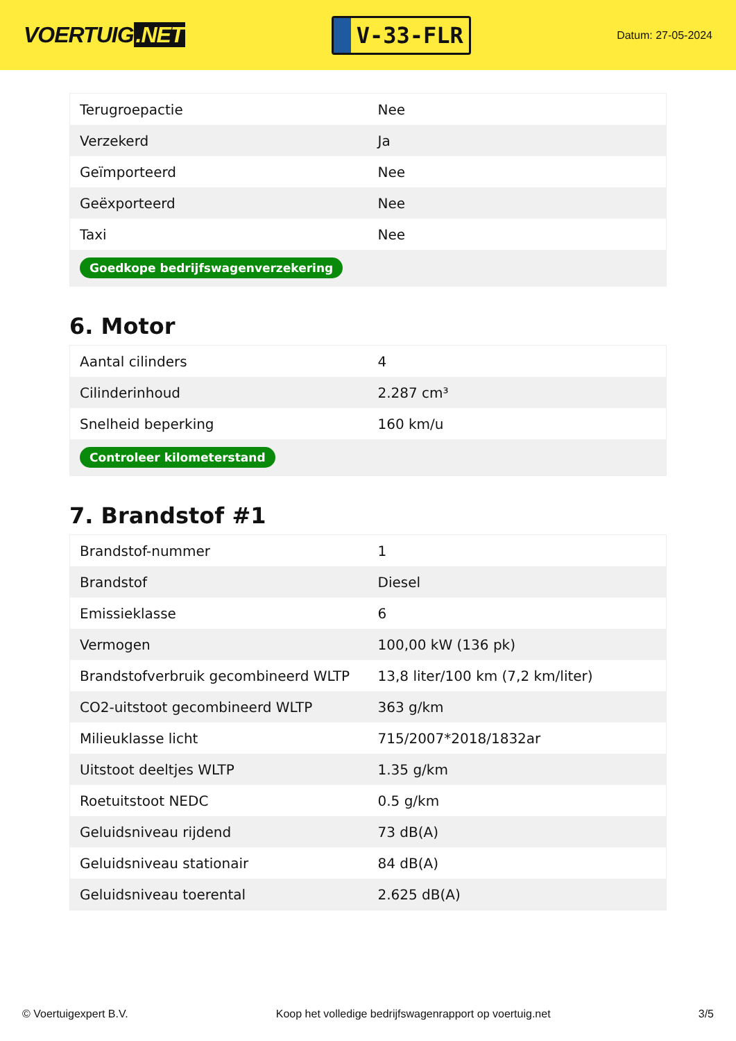VOERTUIG.NET
V-33-FLR
Datum: 27-05-2024
| Terugroepactie | Nee |
| Verzekerd | Ja |
| Geïmporteerd | Nee |
| Geëxporteerd | Nee |
| Taxi | Nee |
| Goedkope bedrijfswagenverzekering | |
6. Motor
| Aantal cilinders | 4 |
| Cilinderinhoud | 2.287 cm³ |
| Snelheid beperking | 160 km/u |
| Controleer kilometerstand | |
7. Brandstof #1
| Brandstof-nummer | 1 |
| Brandstof | Diesel |
| Emissieklasse | 6 |
| Vermogen | 100,00 kW (136 pk) |
| Brandstofverbruik gecombineerd WLTP | 13,8 liter/100 km (7,2 km/liter) |
| CO2-uitstoot gecombineerd WLTP | 363 g/km |
| Milieuklasse licht | 715/2007*2018/1832ar |
| Uitstoot deeltjes WLTP | 1.35 g/km |
| Roetuitstoot NEDC | 0.5 g/km |
| Geluidsniveau rijdend | 73 dB(A) |
| Geluidsniveau stationair | 84 dB(A) |
| Geluidsniveau toerental | 2.625 dB(A) |
© Voertuigexpert B.V. Koop het volledige bedrijfswagenrapport op voertuig.net 3/5